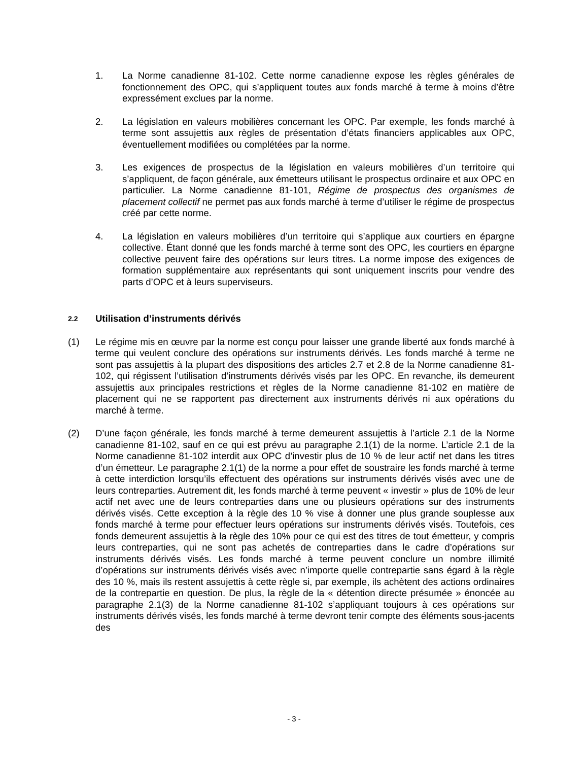1. La Norme canadienne 81-102. Cette norme canadienne expose les règles générales de fonctionnement des OPC, qui s’appliquent toutes aux fonds marché à terme à moins d’être expressément exclues par la norme.
2. La législation en valeurs mobilières concernant les OPC. Par exemple, les fonds marché à terme sont assujettis aux règles de présentation d’états financiers applicables aux OPC, éventuellement modifiées ou complétées par la norme.
3. Les exigences de prospectus de la législation en valeurs mobilières d’un territoire qui s’appliquent, de façon générale, aux émetteurs utilisant le prospectus ordinaire et aux OPC en particulier. La Norme canadienne 81-101, Régime de prospectus des organismes de placement collectif ne permet pas aux fonds marché à terme d’utiliser le régime de prospectus créé par cette norme.
4. La législation en valeurs mobilières d’un territoire qui s’applique aux courtiers en épargne collective. Étant donné que les fonds marché à terme sont des OPC, les courtiers en épargne collective peuvent faire des opérations sur leurs titres. La norme impose des exigences de formation supplémentaire aux représentants qui sont uniquement inscrits pour vendre des parts d’OPC et à leurs superviseurs.
2.2 Utilisation d’instruments dérivés
(1) Le régime mis en œuvre par la norme est conçu pour laisser une grande liberté aux fonds marché à terme qui veulent conclure des opérations sur instruments dérivés. Les fonds marché à terme ne sont pas assujettis à la plupart des dispositions des articles 2.7 et 2.8 de la Norme canadienne 81-102, qui régissent l’utilisation d’instruments dérivés visés par les OPC. En revanche, ils demeurent assujettis aux principales restrictions et règles de la Norme canadienne 81-102 en matière de placement qui ne se rapportent pas directement aux instruments dérivés ni aux opérations du marché à terme.
(2) D’une façon générale, les fonds marché à terme demeurent assujettis à l’article 2.1 de la Norme canadienne 81-102, sauf en ce qui est prévu au paragraphe 2.1(1) de la norme. L’article 2.1 de la Norme canadienne 81-102 interdit aux OPC d’investir plus de 10 % de leur actif net dans les titres d’un émetteur. Le paragraphe 2.1(1) de la norme a pour effet de soustraire les fonds marché à terme à cette interdiction lorsqu’ils effectuent des opérations sur instruments dérivés visés avec une de leurs contreparties. Autrement dit, les fonds marché à terme peuvent « investir » plus de 10% de leur actif net avec une de leurs contreparties dans une ou plusieurs opérations sur des instruments dérivés visés. Cette exception à la règle des 10 % vise à donner une plus grande souplesse aux fonds marché à terme pour effectuer leurs opérations sur instruments dérivés visés. Toutefois, ces fonds demeurent assujettis à la règle des 10% pour ce qui est des titres de tout émetteur, y compris leurs contreparties, qui ne sont pas achetés de contreparties dans le cadre d’opérations sur instruments dérivés visés. Les fonds marché à terme peuvent conclure un nombre illimité d’opérations sur instruments dérivés visés avec n’importe quelle contrepartie sans égard à la règle des 10 %, mais ils restent assujettis à cette règle si, par exemple, ils achètent des actions ordinaires de la contrepartie en question. De plus, la règle de la « détention directe présumée » énoncée au paragraphe 2.1(3) de la Norme canadienne 81-102 s’appliquant toujours à ces opérations sur instruments dérivés visés, les fonds marché à terme devront tenir compte des éléments sous-jacents des
- 3 -